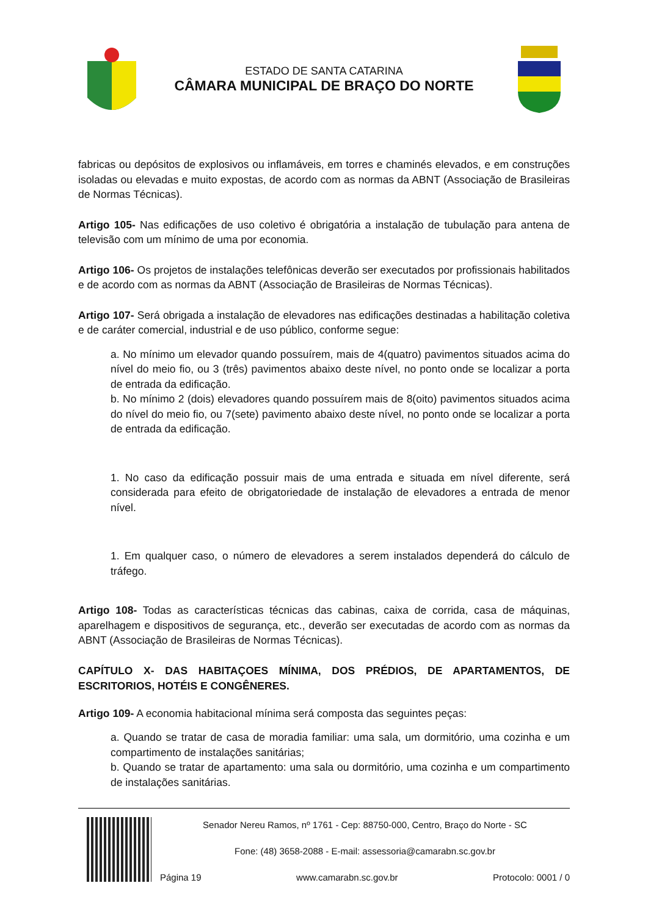ESTADO DE SANTA CATARINA
CÂMARA MUNICIPAL DE BRAÇO DO NORTE
fabricas ou depósitos de explosivos ou inflamáveis, em torres e chaminés elevados, e em construções isoladas ou elevadas e muito expostas, de acordo com as normas da ABNT (Associação de Brasileiras de Normas Técnicas).
Artigo 105- Nas edificações de uso coletivo é obrigatória a instalação de tubulação para antena de televisão com um mínimo de uma por economia.
Artigo 106- Os projetos de instalações telefônicas deverão ser executados por profissionais habilitados e de acordo com as normas da ABNT (Associação de Brasileiras de Normas Técnicas).
Artigo 107- Será obrigada a instalação de elevadores nas edificações destinadas a habilitação coletiva e de caráter comercial, industrial e de uso público, conforme segue:
a. No mínimo um elevador quando possuírem, mais de 4(quatro) pavimentos situados acima do nível do meio fio, ou 3 (três) pavimentos abaixo deste nível, no ponto onde se localizar a porta de entrada da edificação.
b. No mínimo 2 (dois) elevadores quando possuírem mais de 8(oito) pavimentos situados acima do nível do meio fio, ou 7(sete) pavimento abaixo deste nível, no ponto onde se localizar a porta de entrada da edificação.
1. No caso da edificação possuir mais de uma entrada e situada em nível diferente, será considerada para efeito de obrigatoriedade de instalação de elevadores a entrada de menor nível.
1. Em qualquer caso, o número de elevadores a serem instalados dependerá do cálculo de tráfego.
Artigo 108- Todas as características técnicas das cabinas, caixa de corrida, casa de máquinas, aparelhagem e dispositivos de segurança, etc., deverão ser executadas de acordo com as normas da ABNT (Associação de Brasileiras de Normas Técnicas).
CAPÍTULO X- DAS HABITAÇOES MÍNIMA, DOS PRÉDIOS, DE APARTAMENTOS, DE ESCRITORIOS, HOTÉIS E CONGÊNERES.
Artigo 109- A economia habitacional mínima será composta das seguintes peças:
a. Quando se tratar de casa de moradia familiar: uma sala, um dormitório, uma cozinha e um compartimento de instalações sanitárias;
b. Quando se tratar de apartamento: uma sala ou dormitório, uma cozinha e um compartimento de instalações sanitárias.
Senador Nereu Ramos, nº 1761 - Cep: 88750-000, Centro, Braço do Norte - SC
Fone: (48) 3658-2088 - E-mail: assessoria@camarabn.sc.gov.br
Página 19 www.camarabn.sc.gov.br Protocolo: 0001 / 0